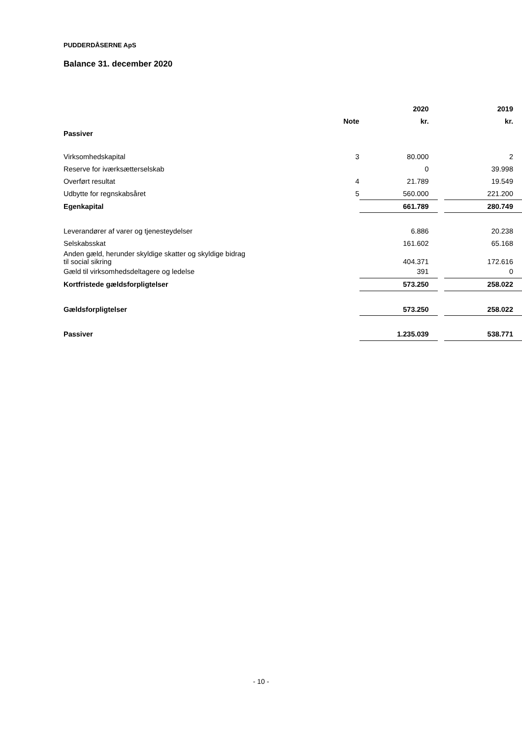PUDDERDÅSERNE ApS
Balance 31. december 2020
| | | 2020 | | 2019 |
| --- | --- | --- | --- | --- |
| | Note | kr. | | kr. |
| Passiver | | | | |
| Virksomhedskapital | 3 | 80.000 | | 2 |
| Reserve for iværksætterselskab | | 0 | | 39.998 |
| Overført resultat | 4 | 21.789 | | 19.549 |
| Udbytte for regnskabsåret | 5 | 560.000 | | 221.200 |
| Egenkapital | | 661.789 | | 280.749 |
| Leverandører af varer og tjenesteydelser | | 6.886 | | 20.238 |
| Selskabsskat | | 161.602 | | 65.168 |
| Anden gæld, herunder skyldige skatter og skyldige bidrag til social sikring | | 404.371 | | 172.616 |
| Gæld til virksomhedsdeltagere og ledelse | | 391 | | 0 |
| Kortfristede gældsforpligtelser | | 573.250 | | 258.022 |
| Gældsforpligtelser | | 573.250 | | 258.022 |
| Passiver | | 1.235.039 | | 538.771 |
- 10 -